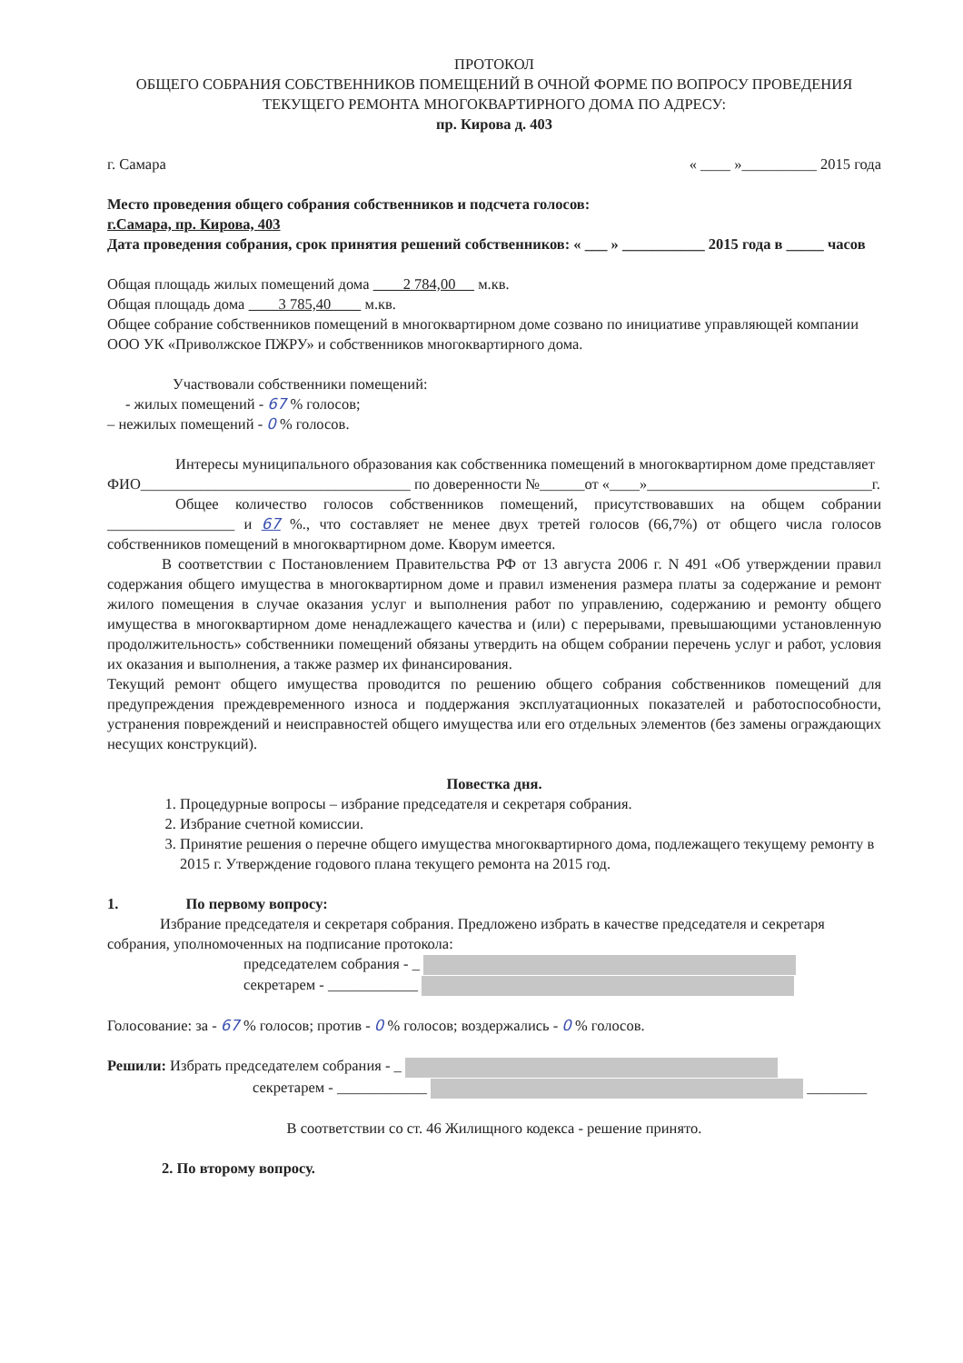ПРОТОКОЛ
ОБЩЕГО СОБРАНИЯ СОБСТВЕННИКОВ ПОМЕЩЕНИЙ В ОЧНОЙ ФОРМЕ ПО ВОПРОСУ ПРОВЕДЕНИЯ ТЕКУЩЕГО РЕМОНТА МНОГОКВАРТИРНОГО ДОМА ПО АДРЕСУ:
пр. Кирова д. 403
г. Самара « ____ »__________ 2015 года
Место проведения общего собрания собственников и подсчета голосов:
г.Самара, пр. Кирова, 403
Дата проведения собрания, срок принятия решений собственников: « ___ » ___________ 2015 года в _____ часов
Общая площадь жилых помещений дома 2 784,00 м.кв.
Общая площадь дома 3 785,40 м.кв.
Общее собрание собственников помещений в многоквартирном доме созвано по инициативе управляющей компании ООО УК «Приволжское ПЖРУ» и собственников многоквартирного дома.
Участвовали собственники помещений:
- жилых помещений - 67 % голосов;
– нежилых помещений - 0 % голосов.
Интересы муниципального образования как собственника помещений в многоквартирном доме представляет ФИО____________________________________ по доверенности №______от «____»______________________________г.
Общее количество голосов собственников помещений, присутствовавших на общем собрании _________________ и 67 %., что составляет не менее двух третей голосов (66,7%) от общего числа голосов собственников помещений в многоквартирном доме. Кворум имеется.
В соответствии с Постановлением Правительства РФ от 13 августа 2006 г. N 491 «Об утверждении правил содержания общего имущества в многоквартирном доме и правил изменения размера платы за содержание и ремонт жилого помещения в случае оказания услуг и выполнения работ по управлению, содержанию и ремонту общего имущества в многоквартирном доме ненадлежащего качества и (или) с перерывами, превышающими установленную продолжительность» собственники помещений обязаны утвердить на общем собрании перечень услуг и работ, условия их оказания и выполнения, а также размер их финансирования.
Текущий ремонт общего имущества проводится по решению общего собрания собственников помещений для предупреждения преждевременного износа и поддержания эксплуатационных показателей и работоспособности, устранения повреждений и неисправностей общего имущества или его отдельных элементов (без замены ограждающих несущих конструкций).
Повестка дня.
1. Процедурные вопросы – избрание председателя и секретаря собрания.
2. Избрание счетной комиссии.
3. Принятие решения о перечне общего имущества многоквартирного дома, подлежащего текущему ремонту в 2015 г. Утверждение годового плана текущего ремонта на 2015 год.
1. По первому вопросу:
Избрание председателя и секретаря собрания. Предложено избрать в качестве председателя и секретаря собрания, уполномоченных на подписание протокола:
председателем собрания - _
секретарем - ____________
Голосование: за - 67 % голосов; против - 0 % голосов; воздержались - 0 % голосов.
Решили: Избрать председателем собрания - _
секретарем - ____________ ________
В соответствии со ст. 46 Жилищного кодекса - решение принято.
2. По второму вопросу.